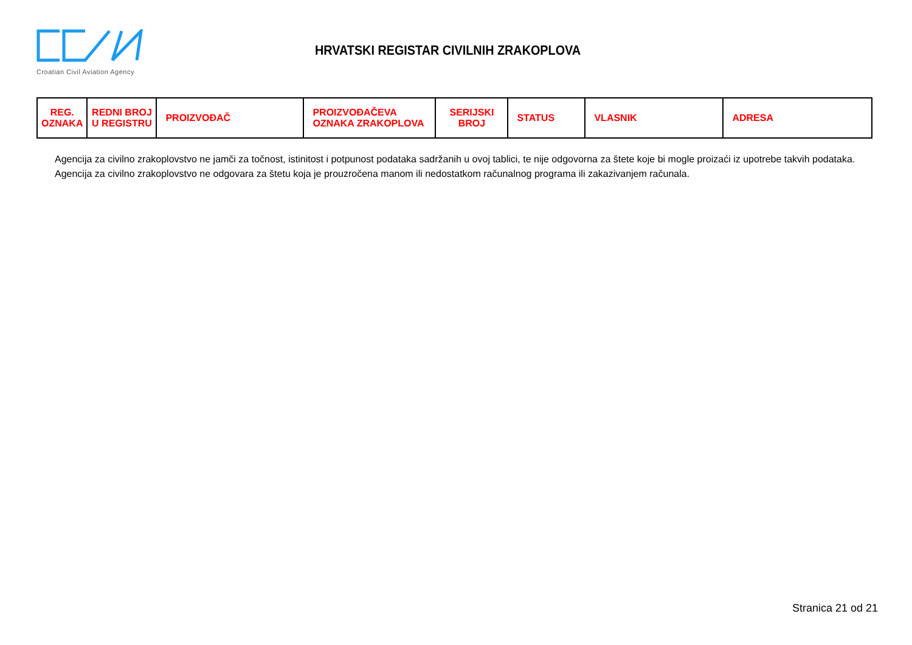Croatian Civil Aviation Agency
HRVATSKI REGISTAR CIVILNIH ZRAKOPLOVA
| REG. OZNAKA | REDNI BROJ U REGISTRU | PROIZVOĐAČ | PROIZVOĐAČEVA OZNAKA ZRAKOPLOVA | SERIJSKI BROJ | STATUS | VLASNIK | ADRESA |
| --- | --- | --- | --- | --- | --- | --- | --- |
Agencija za civilno zrakoplovstvo ne jamči za točnost, istinitost i potpunost podataka sadržanih u ovoj tablici, te nije odgovorna za štete koje bi mogle proizaći iz upotrebe takvih podataka.
Agencija za civilno zrakoplovstvo ne odgovara za štetu koja je prouzročena manom ili nedostatkom računalnog programa ili zakazivanjem računala.
Stranica 21 od 21